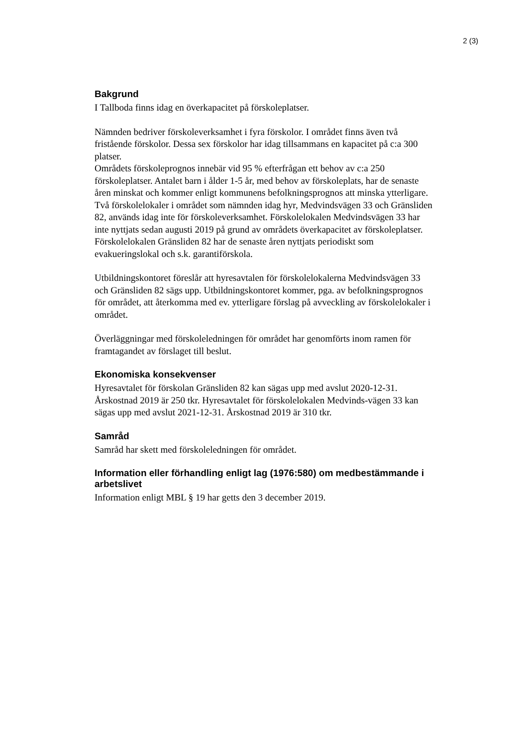2 (3)
Bakgrund
I Tallboda finns idag en överkapacitet på förskoleplatser.
Nämnden bedriver förskoleverksamhet i fyra förskolor. I området finns även två fristående förskolor. Dessa sex förskolor har idag tillsammans en kapacitet på c:a 300 platser.
Områdets förskoleprognos innebär vid 95 % efterfrågan ett behov av c:a 250 förskoleplatser. Antalet barn i ålder 1-5 år, med behov av förskoleplats, har de senaste åren minskat och kommer enligt kommunens befolkningsprognos att minska ytterligare.
Två förskolelokaler i området som nämnden idag hyr, Medvindsvägen 33 och Gränsliden 82, används idag inte för förskoleverksamhet. Förskolelokalen Medvindsvägen 33 har inte nyttjats sedan augusti 2019 på grund av områdets överkapacitet av förskoleplatser. Förskolelokalen Gränsliden 82 har de senaste åren nyttjats periodiskt som evakueringslokal och s.k. garantiförskola.
Utbildningskontoret föreslår att hyresavtalen för förskolelokalerna Medvindsvägen 33 och Gränsliden 82 sägs upp. Utbildningskontoret kommer, pga. av befolkningsprognos för området, att återkomma med ev. ytterligare förslag på avveckling av förskolelokaler i området.
Överläggningar med förskoleledningen för området har genomförts inom ramen för framtagandet av förslaget till beslut.
Ekonomiska konsekvenser
Hyresavtalet för förskolan Gränsliden 82 kan sägas upp med avslut 2020-12-31. Årskostnad 2019 är 250 tkr. Hyresavtalet för förskolelokalen Medvinds-vägen 33 kan sägas upp med avslut 2021-12-31. Årskostnad 2019 är 310 tkr.
Samråd
Samråd har skett med förskoleledningen för området.
Information eller förhandling enligt lag (1976:580) om medbestämmande i arbetslivet
Information enligt MBL § 19 har getts den 3 december 2019.